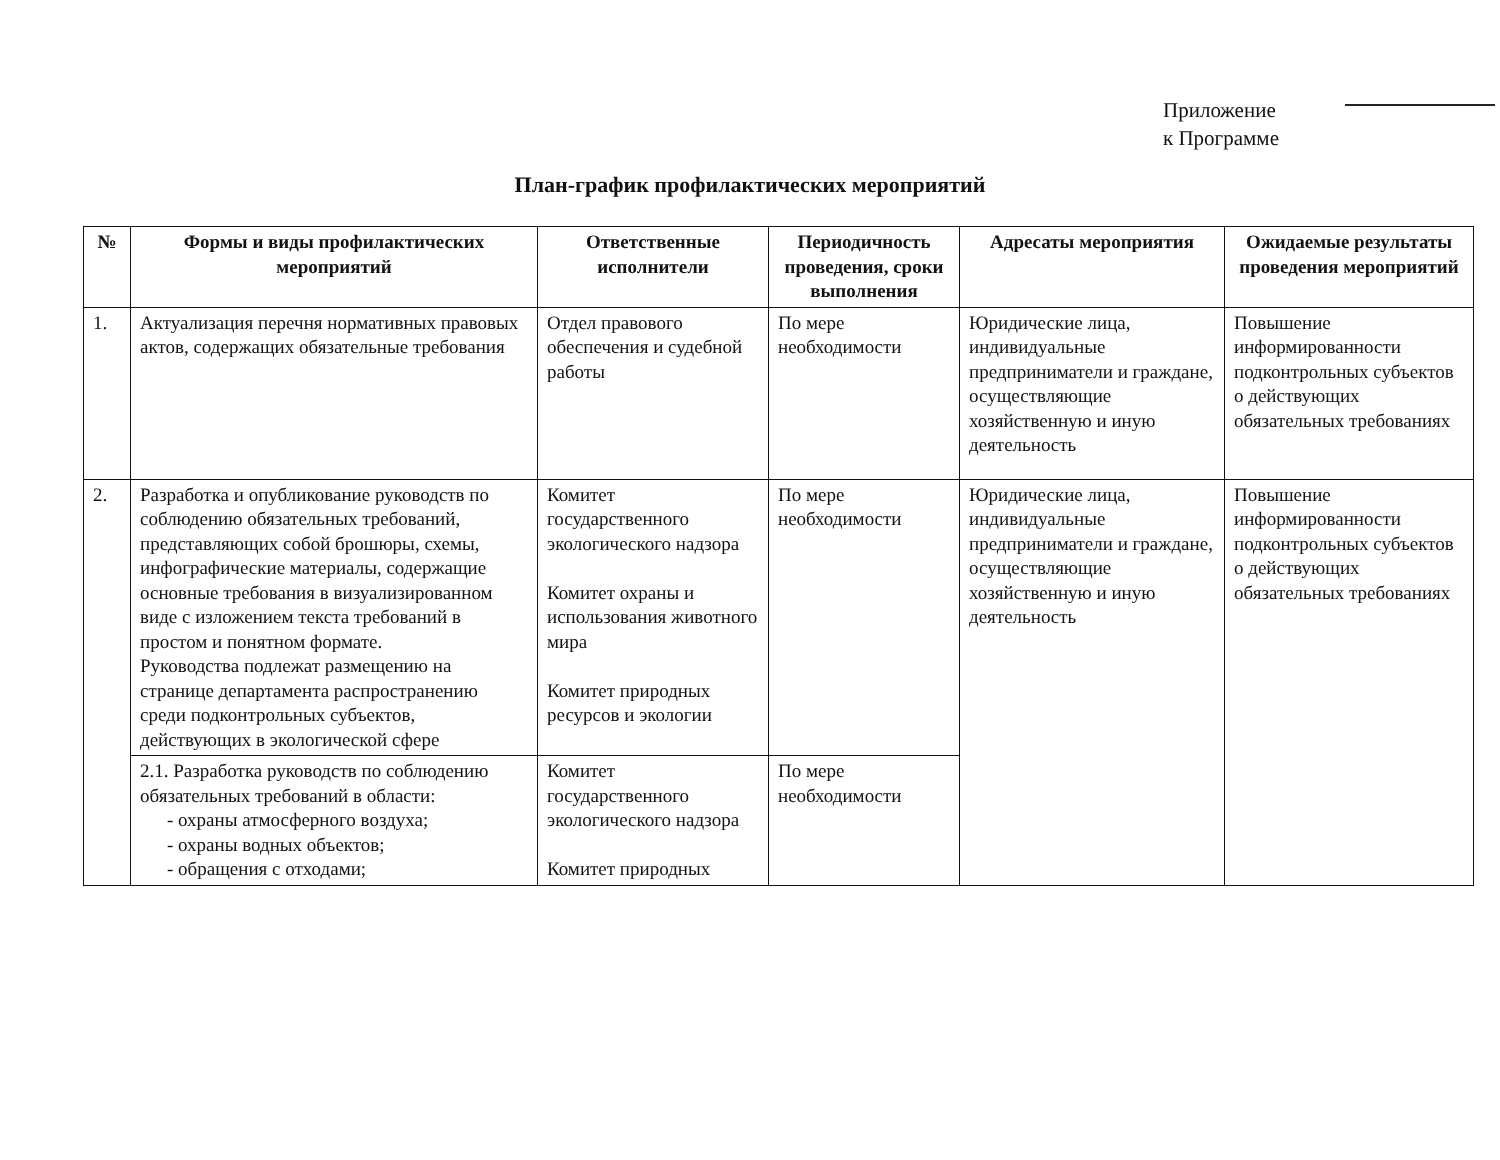Приложение
к Программе
План-график профилактических мероприятий
| № | Формы и виды профилактических мероприятий | Ответственные исполнители | Периодичность проведения, сроки выполнения | Адресаты мероприятия | Ожидаемые результаты проведения мероприятий |
| --- | --- | --- | --- | --- | --- |
| 1. | Актуализация перечня нормативных правовых актов, содержащих обязательные требования | Отдел правового обеспечения и судебной работы | По мере необходимости | Юридические лица, индивидуальные предприниматели и граждане, осуществляющие хозяйственную и иную деятельность | Повышение информированности подконтрольных субъектов о действующих обязательных требованиях |
| 2. | Разработка и опубликование руководств по соблюдению обязательных требований, представляющих собой брошюры, схемы, инфографические материалы, содержащие основные требования в визуализированном виде с изложением текста требований в простом и понятном формате. Руководства подлежат размещению на странице департамента распространению среди подконтрольных субъектов, действующих в экологической сфере | Комитет государственного экологического надзора Комитет охраны и использования животного мира Комитет природных ресурсов и экологии | По мере необходимости | Юридические лица, индивидуальные предприниматели и граждане, осуществляющие хозяйственную и иную деятельность | Повышение информированности подконтрольных субъектов о действующих обязательных требованиях |
| | 2.1. Разработка руководств по соблюдению обязательных требований в области: - охраны атмосферного воздуха; - охраны водных объектов; - обращения с отходами; | Комитет государственного экологического надзора Комитет природных | По мере необходимости | | |